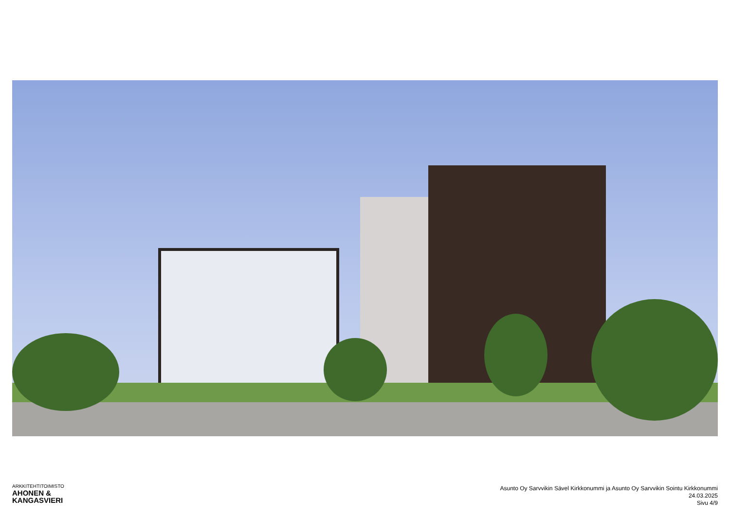ARKKITEHTITOIMISTO
AHONEN &
KANGASVIERI
Asunto Oy Sarvvikin Sävel Kirkkonummi ja Asunto Oy Sarvvikin Sointu Kirkkonummi
24.03.2025
Sivu 4/9